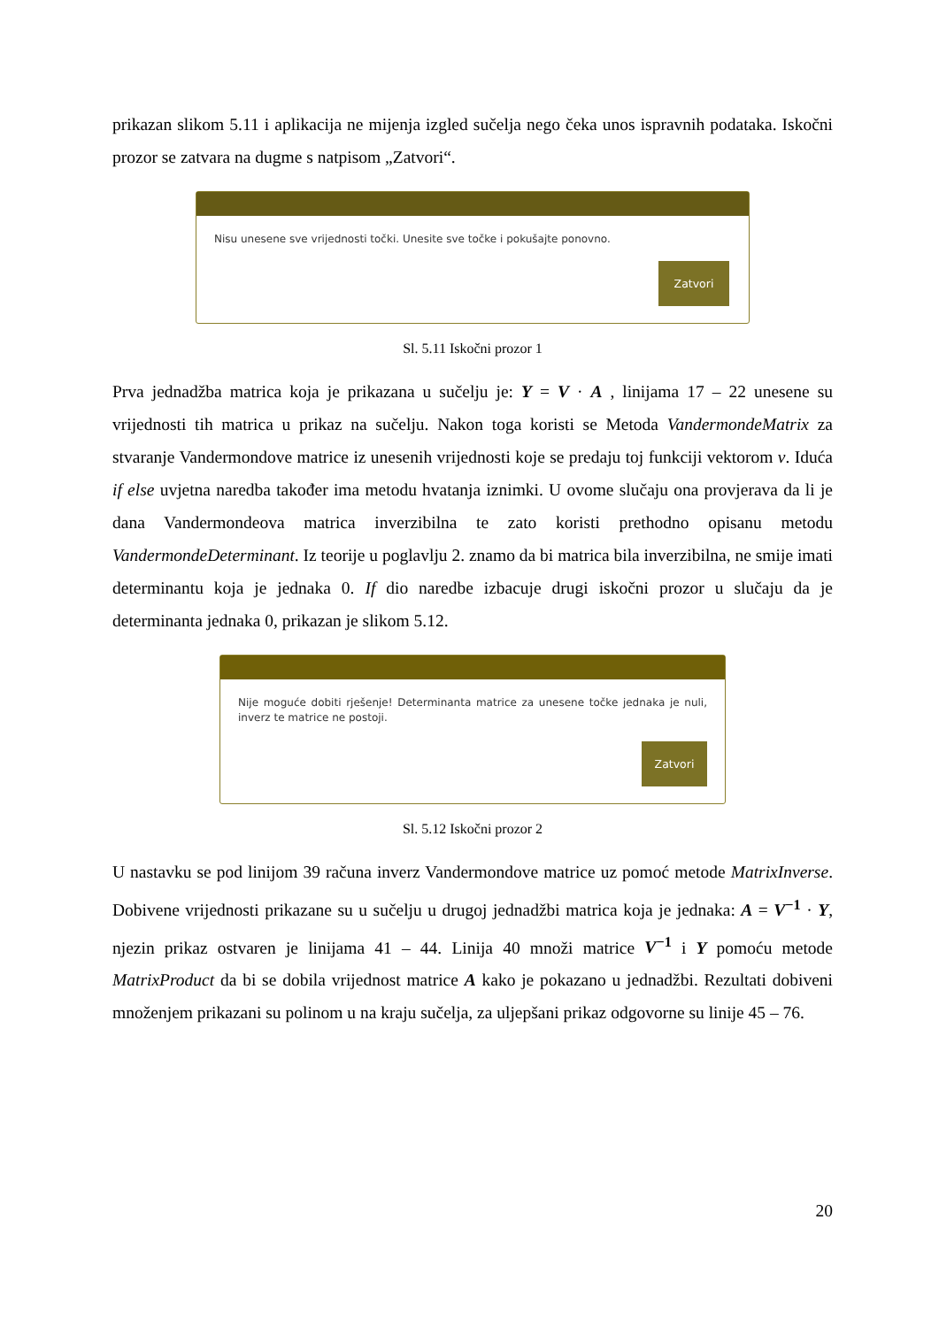prikazan slikom 5.11 i aplikacija ne mijenja izgled sučelja nego čeka unos ispravnih podataka. Iskočni prozor se zatvara na dugme s natpisom „Zatvori“.
Nisu unesene sve vrijednosti točki. Unesite sve točke i pokušajte ponovno.
Zatvori
Sl. 5.11 Iskočni prozor 1
Prva jednadžba matrica koja je prikazana u sučelju je: Y = V · A , linijama 17 – 22 unesene su vrijednosti tih matrica u prikaz na sučelju. Nakon toga koristi se Metoda VandermondeMatrix za stvaranje Vandermondove matrice iz unesenih vrijednosti koje se predaju toj funkciji vektorom v. Iduća if else uvjetna naredba također ima metodu hvatanja iznimki. U ovome slučaju ona provjerava da li je dana Vandermondeova matrica inverzibilna te zato koristi prethodno opisanu metodu VandermondeDeterminant. Iz teorije u poglavlju 2. znamo da bi matrica bila inverzibilna, ne smije imati determinantu koja je jednaka 0. If dio naredbe izbacuje drugi iskočni prozor u slučaju da je determinanta jednaka 0, prikazan je slikom 5.12.
Nije moguće dobiti rješenje! Determinanta matrice za unesene točke jednaka je nuli, inverz te matrice ne postoji.
Zatvori
Sl. 5.12 Iskočni prozor 2
U nastavku se pod linijom 39 računa inverz Vandermondove matrice uz pomoć metode MatrixInverse. Dobivene vrijednosti prikazane su u sučelju u drugoj jednadžbi matrica koja je jednaka: A = V<sup>−1</sup> · Y, njezin prikaz ostvaren je linijama 41 – 44. Linija 40 množi matrice V<sup>−1</sup> i Y pomoću metode MatrixProduct da bi se dobila vrijednost matrice A kako je pokazano u jednadžbi. Rezultati dobiveni množenjem prikazani su polinom u na kraju sučelja, za uljepšani prikaz odgovorne su linije 45 – 76.
20